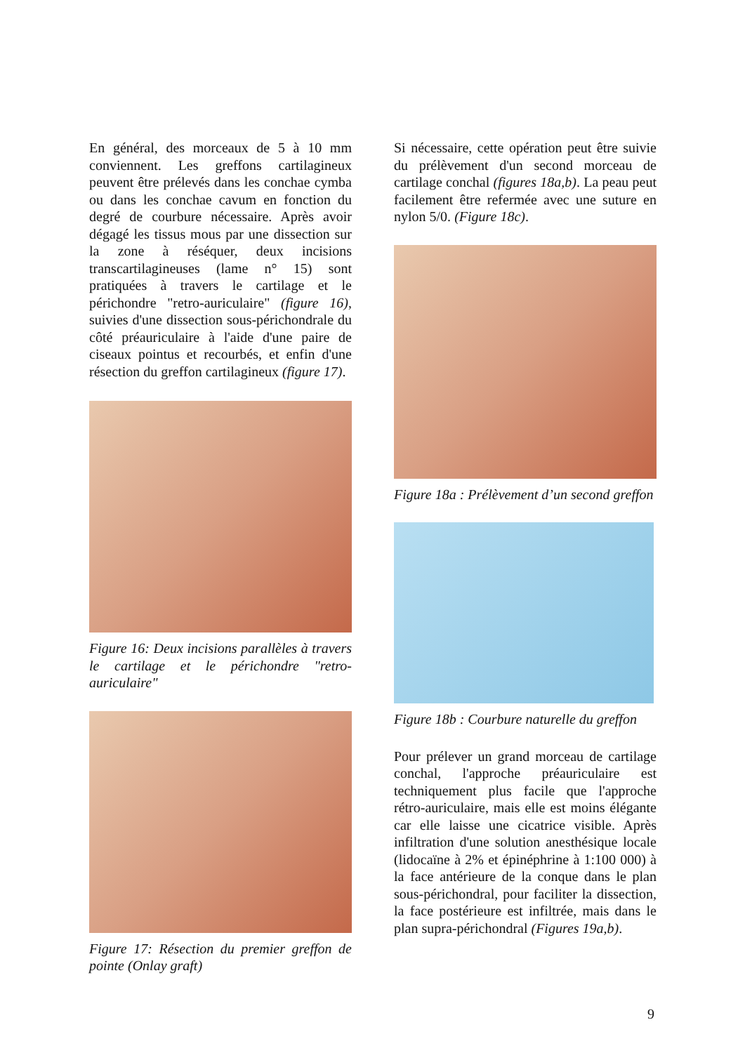En général, des morceaux de 5 à 10 mm conviennent. Les greffons cartilagineux peuvent être prélevés dans les conchae cymba ou dans les conchae cavum en fonction du degré de courbure nécessaire. Après avoir dégagé les tissus mous par une dissection sur la zone à réséquer, deux incisions transcartilagineuses (lame n° 15) sont pratiquées à travers le cartilage et le périchondre "retro-auriculaire" (figure 16), suivies d'une dissection sous-périchondrale du côté préauriculaire à l'aide d'une paire de ciseaux pointus et recourbés, et enfin d'une résection du greffon cartilagineux (figure 17).
Figure 16: Deux incisions parallèles à travers le cartilage et le périchondre "retro-auriculaire"
Figure 17: Résection du premier greffon de pointe (Onlay graft)
Si nécessaire, cette opération peut être suivie du prélèvement d'un second morceau de cartilage conchal (figures 18a,b). La peau peut facilement être refermée avec une suture en nylon 5/0. (Figure 18c).
Figure 18a : Prélèvement d’un second greffon
Figure 18b : Courbure naturelle du greffon
Pour prélever un grand morceau de cartilage conchal, l'approche préauriculaire est techniquement plus facile que l'approche rétro-auriculaire, mais elle est moins élégante car elle laisse une cicatrice visible. Après infiltration d'une solution anesthésique locale (lidocaïne à 2% et épinéphrine à 1:100 000) à la face antérieure de la conque dans le plan sous-périchondral, pour faciliter la dissection, la face postérieure est infiltrée, mais dans le plan supra-périchondral (Figures 19a,b).
9